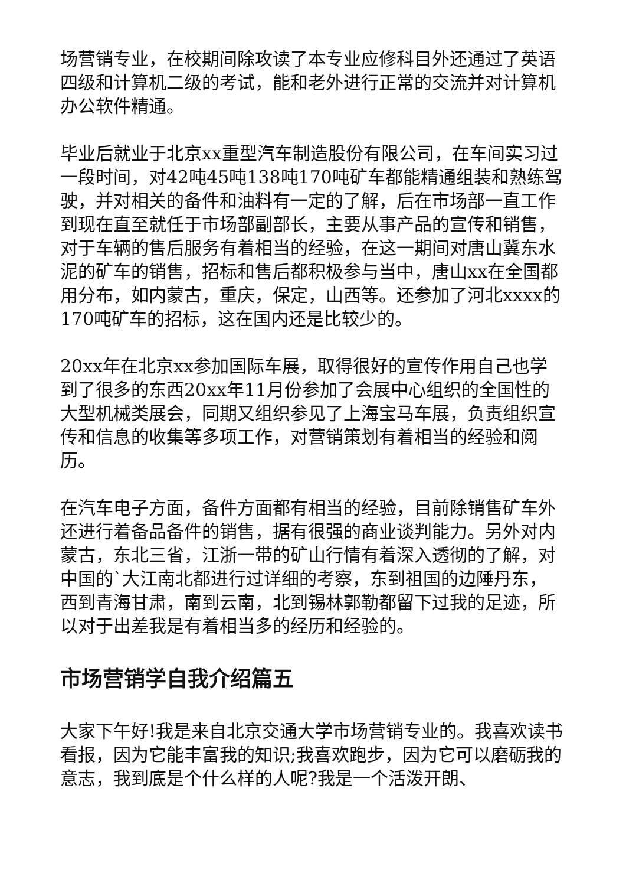场营销专业，在校期间除攻读了本专业应修科目外还通过了英语四级和计算机二级的考试，能和老外进行正常的交流并对计算机办公软件精通。
毕业后就业于北京xx重型汽车制造股份有限公司，在车间实习过一段时间，对42吨45吨138吨170吨矿车都能精通组装和熟练驾驶，并对相关的备件和油料有一定的了解，后在市场部一直工作到现在直至就任于市场部副部长，主要从事产品的宣传和销售，对于车辆的售后服务有着相当的经验，在这一期间对唐山冀东水泥的矿车的销售，招标和售后都积极参与当中，唐山xx在全国都用分布，如内蒙古，重庆，保定，山西等。还参加了河北xxxx的170吨矿车的招标，这在国内还是比较少的。
20xx年在北京xx参加国际车展，取得很好的宣传作用自己也学到了很多的东西20xx年11月份参加了会展中心组织的全国性的大型机械类展会，同期又组织参见了上海宝马车展，负责组织宣传和信息的收集等多项工作，对营销策划有着相当的经验和阅历。
在汽车电子方面，备件方面都有相当的经验，目前除销售矿车外还进行着备品备件的销售，据有很强的商业谈判能力。另外对内蒙古，东北三省，江浙一带的矿山行情有着深入透彻的了解，对中国的`大江南北都进行过详细的考察，东到祖国的边陲丹东，西到青海甘肃，南到云南，北到锡林郭勒都留下过我的足迹，所以对于出差我是有着相当多的经历和经验的。
市场营销学自我介绍篇五
大家下午好!我是来自北京交通大学市场营销专业的。我喜欢读书看报，因为它能丰富我的知识;我喜欢跑步，因为它可以磨砺我的意志，我到底是个什么样的人呢?我是一个活泼开朗、